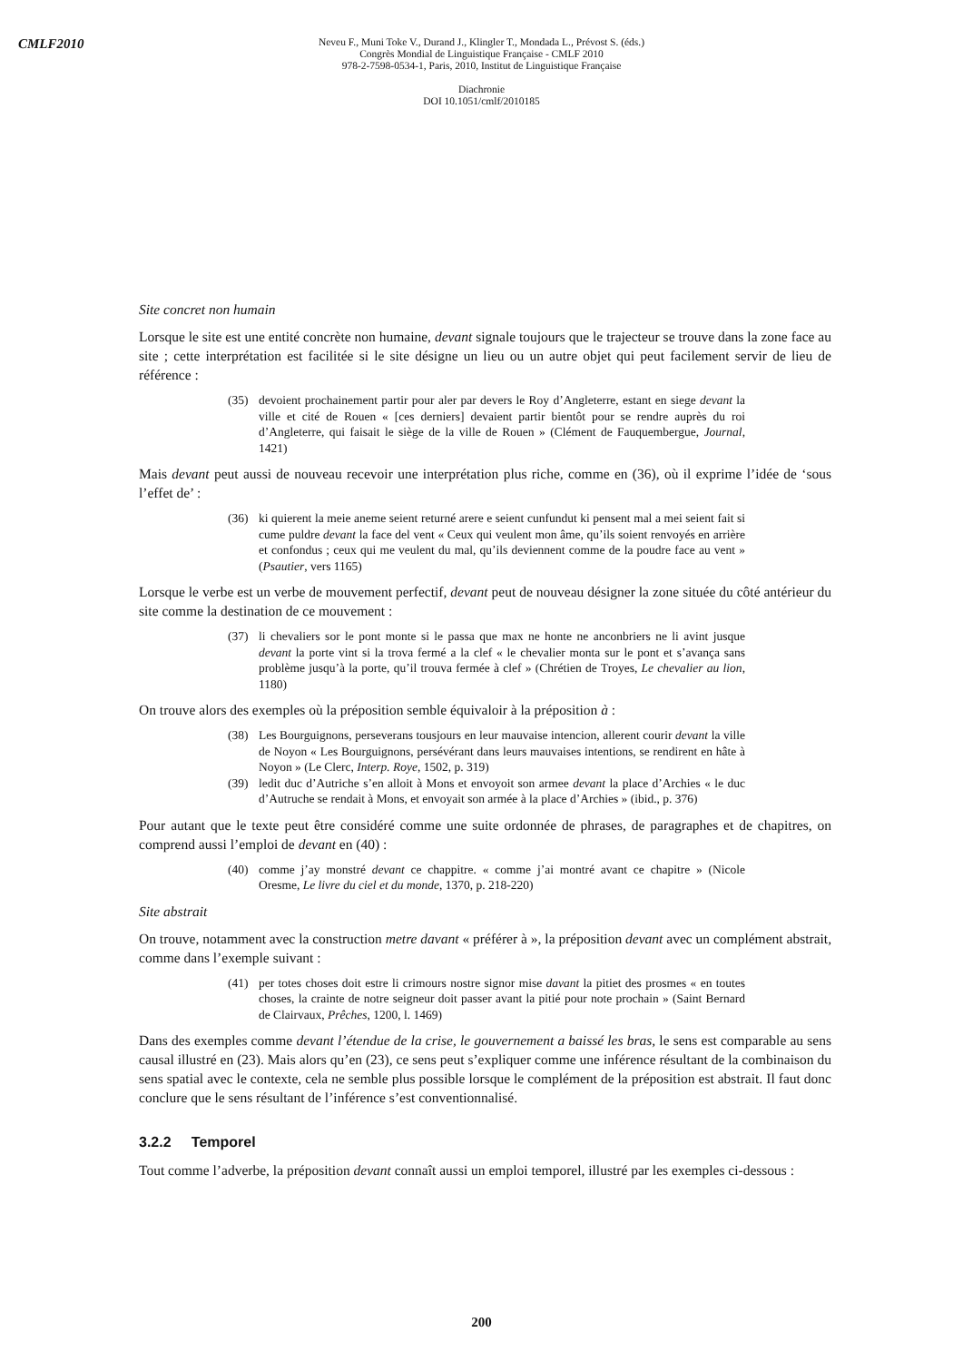CMLF2010
Neveu F., Muni Toke V., Durand J., Klingler T., Mondada L., Prévost S. (éds.)
Congrès Mondial de Linguistique Française - CMLF 2010
978-2-7598-0534-1, Paris, 2010, Institut de Linguistique Française
Diachronie
DOI 10.1051/cmlf/2010185
Site concret non humain
Lorsque le site est une entité concrète non humaine, devant signale toujours que le trajecteur se trouve dans la zone face au site ; cette interprétation est facilitée si le site désigne un lieu ou un autre objet qui peut facilement servir de lieu de référence :
(35) devoient prochainement partir pour aler par devers le Roy d’Angleterre, estant en siege devant la ville et cité de Rouen « [ces derniers] devaient partir bientôt pour se rendre auprès du roi d’Angleterre, qui faisait le siège de la ville de Rouen » (Clément de Fauquembergue, Journal, 1421)
Mais devant peut aussi de nouveau recevoir une interprétation plus riche, comme en (36), où il exprime l’idée de ‘sous l’effet de’ :
(36) ki quierent la meie aneme seient returné arere e seient cunfundut ki pensent mal a mei seient fait si cume puldre devant la face del vent « Ceux qui veulent mon âme, qu’ils soient renvoyés en arrière et confondus ; ceux qui me veulent du mal, qu’ils deviennent comme de la poudre face au vent » (Psautier, vers 1165)
Lorsque le verbe est un verbe de mouvement perfectif, devant peut de nouveau désigner la zone située du côté antérieur du site comme la destination de ce mouvement :
(37) li chevaliers sor le pont monte si le passa que max ne honte ne anconbriers ne li avint jusque devant la porte vint si la trova fermé a la clef « le chevalier monta sur le pont et s’avança sans problème jusqu’à la porte, qu’il trouva fermée à clef » (Chrétien de Troyes, Le chevalier au lion, 1180)
On trouve alors des exemples où la préposition semble équivaloir à la préposition à :
(38) Les Bourguignons, perseverans tousjours en leur mauvaise intencion, allerent courir devant la ville de Noyon « Les Bourguignons, persévérant dans leurs mauvaises intentions, se rendirent en hâte à Noyon » (Le Clerc, Interp. Roye, 1502, p. 319)
(39) ledit duc d’Autriche s’en alloit à Mons et envoyoit son armee devant la place d’Archies « le duc d’Autruche se rendait à Mons, et envoyait son armée à la place d’Archies » (ibid., p. 376)
Pour autant que le texte peut être considéré comme une suite ordonnée de phrases, de paragraphes et de chapitres, on comprend aussi l’emploi de devant en (40) :
(40) comme j’ay monstré devant ce chappitre. « comme j’ai montré avant ce chapitre » (Nicole Oresme, Le livre du ciel et du monde, 1370, p. 218-220)
Site abstrait
On trouve, notamment avec la construction metre davant « préférer à », la préposition devant avec un complément abstrait, comme dans l’exemple suivant :
(41) per totes choses doit estre li crimours nostre signor mise davant la pitiet des prosmes « en toutes choses, la crainte de notre seigneur doit passer avant la pitié pour note prochain » (Saint Bernard de Clairvaux, Prêches, 1200, l. 1469)
Dans des exemples comme devant l’étendue de la crise, le gouvernement a baissé les bras, le sens est comparable au sens causal illustré en (23). Mais alors qu’en (23), ce sens peut s’expliquer comme une inférence résultant de la combinaison du sens spatial avec le contexte, cela ne semble plus possible lorsque le complément de la préposition est abstrait. Il faut donc conclure que le sens résultant de l’inférence s’est conventionnalisé.
3.2.2 Temporel
Tout comme l’adverbe, la préposition devant connaît aussi un emploi temporel, illustré par les exemples ci-dessous :
200